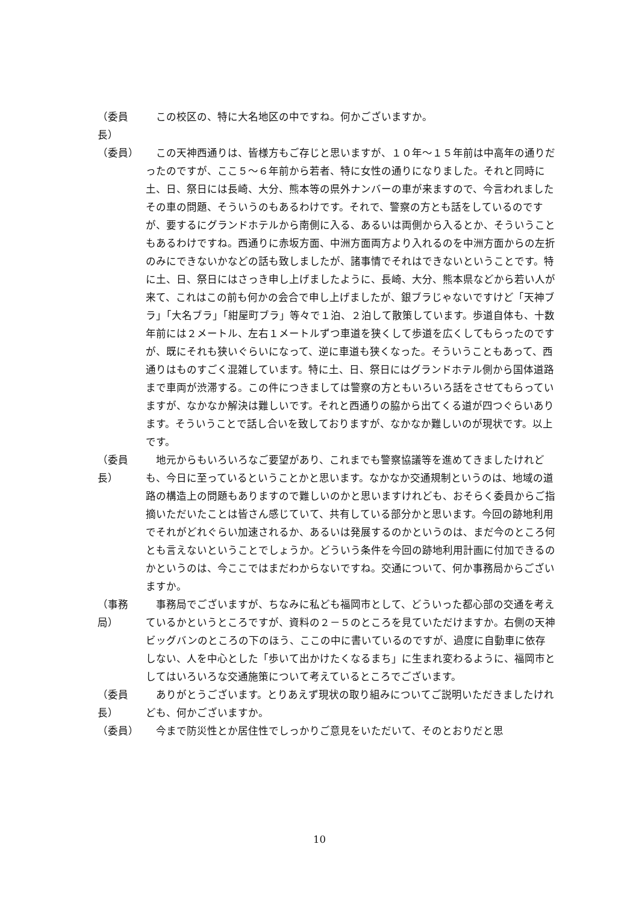（委員長）　この校区の、特に大名地区の中ですね。何かございますか。
（委員）　この天神西通りは、皆様方もご存じと思いますが、１０年～１５年前は中高年の通りだったのですが、ここ５～６年前から若者、特に女性の通りになりました。それと同時に土、日、祭日には長崎、大分、熊本等の県外ナンバーの車が来ますので、今言われましたその車の問題、そういうのもあるわけです。それで、警察の方とも話をしているのですが、要するにグランドホテルから南側に入る、あるいは両側から入るとか、そういうこともあるわけですね。西通りに赤坂方面、中洲方面両方より入れるのを中洲方面からの左折のみにできないかなどの話も致しましたが、諸事情でそれはできないということです。特に土、日、祭日にはさっき申し上げましたように、長崎、大分、熊本県などから若い人が来て、これはこの前も何かの会合で申し上げましたが、銀ブラじゃないですけど「天神ブラ」「大名ブラ」「紺屋町ブラ」等々で１泊、２泊して散策しています。歩道自体も、十数年前には２メートル、左右１メートルずつ車道を狭くして歩道を広くしてもらったのですが、既にそれも狭いぐらいになって、逆に車道も狭くなった。そういうこともあって、西通りはものすごく混雑しています。特に土、日、祭日にはグランドホテル側から国体道路まで車両が渋滞する。この件につきましては警察の方ともいろいろ話をさせてもらっていますが、なかなか解決は難しいです。それと西通りの脇から出てくる道が四つぐらいあります。そういうことで話し合いを致しておりますが、なかなか難しいのが現状です。以上です。
（委員長）　地元からもいろいろなご要望があり、これまでも警察協議等を進めてきましたけれども、今日に至っているということかと思います。なかなか交通規制というのは、地域の道路の構造上の問題もありますので難しいのかと思いますけれども、おそらく委員からご指摘いただいたことは皆さん感じていて、共有している部分かと思います。今回の跡地利用でそれがどれぐらい加速されるか、あるいは発展するのかというのは、まだ今のところ何とも言えないということでしょうか。どういう条件を今回の跡地利用計画に付加できるのかというのは、今ここではまだわからないですね。交通について、何か事務局からございますか。
（事務局）　事務局でございますが、ちなみに私ども福岡市として、どういった都心部の交通を考えているかというところですが、資料の２－５のところを見ていただけますか。右側の天神ビッグバンのところの下のほう、ここの中に書いているのですが、過度に自動車に依存しない、人を中心とした「歩いて出かけたくなるまち」に生まれ変わるように、福岡市としてはいろいろな交通施策について考えているところでございます。
（委員長）　ありがとうございます。とりあえず現状の取り組みについてご説明いただきましたけれども、何かございますか。
（委員）　今まで防災性とか居住性でしっかりご意見をいただいて、そのとおりだと思
10